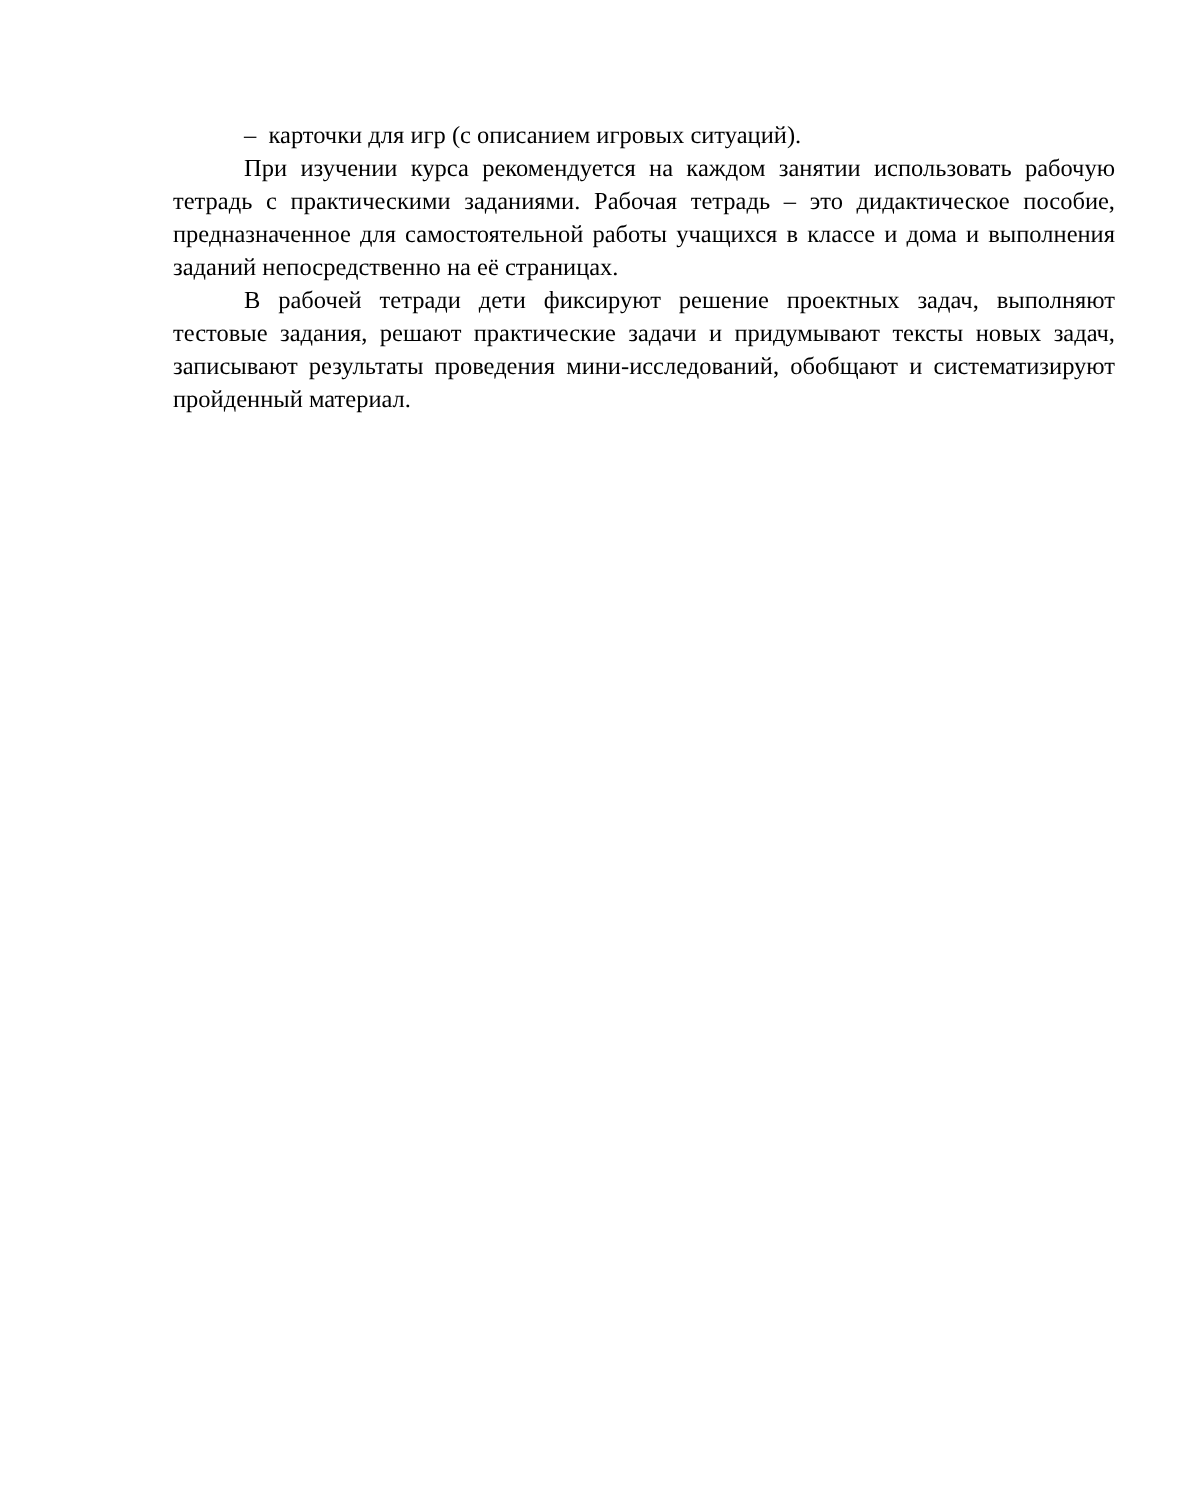– карточки для игр (с описанием игровых ситуаций).
При изучении курса рекомендуется на каждом занятии использовать рабочую тетрадь с практическими заданиями. Рабочая тетрадь – это дидактическое пособие, предназначенное для самостоятельной работы учащихся в классе и дома и выполнения заданий непосредственно на её страницах.
В рабочей тетради дети фиксируют решение проектных задач, выполняют тестовые задания, решают практические задачи и придумывают тексты новых задач, записывают результаты проведения мини-исследований, обобщают и систематизируют пройденный материал.